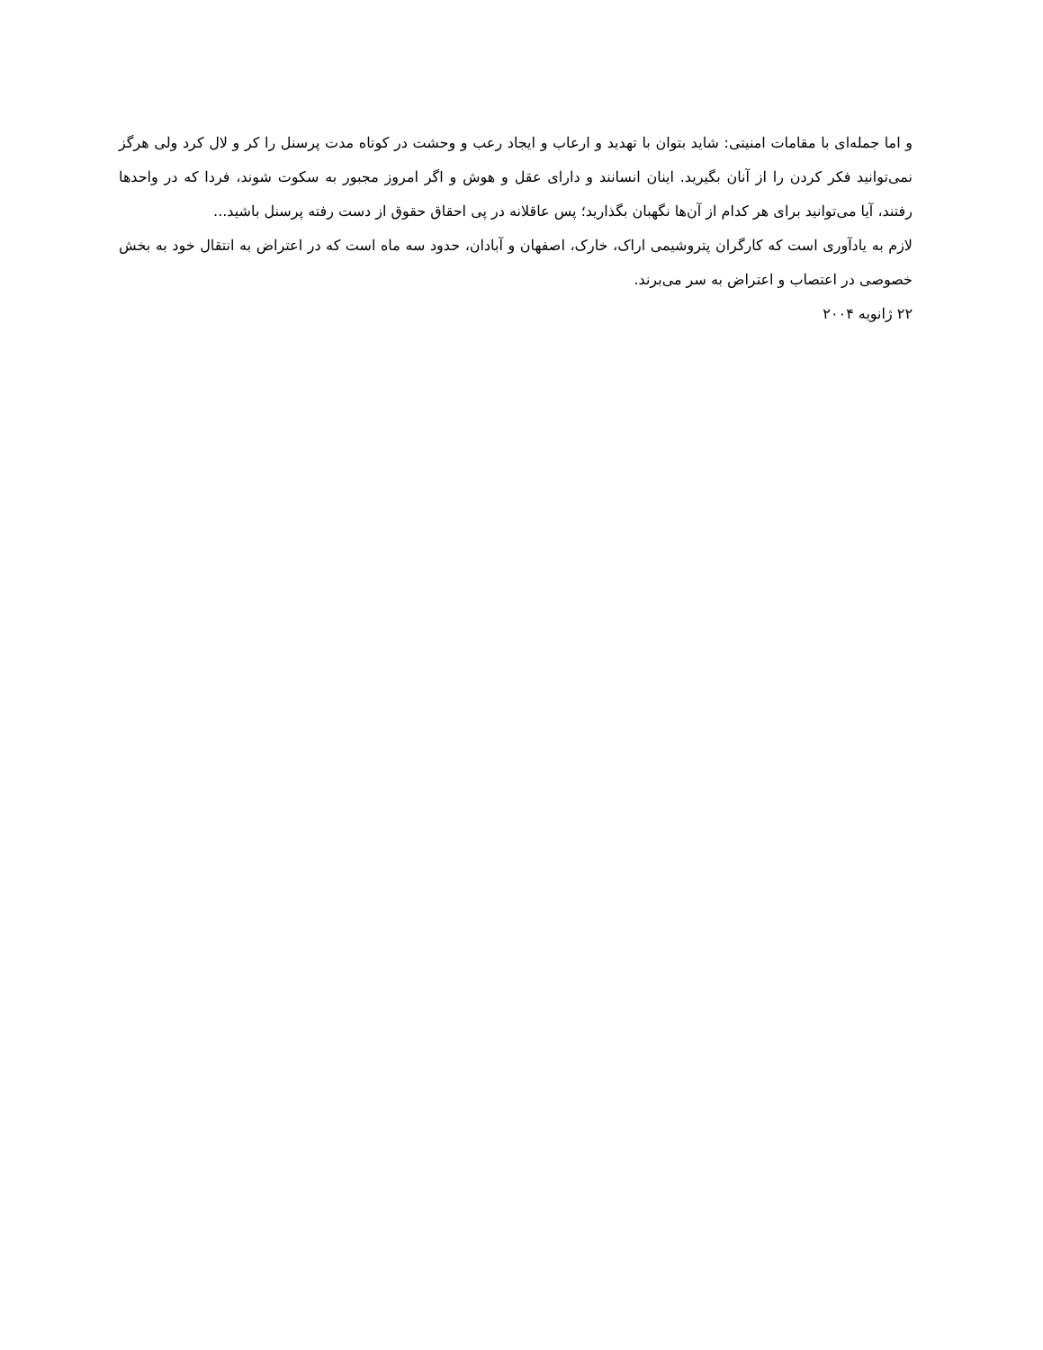و اما جمله‌ای با مقامات امنیتی: شاید بتوان با تهدید و ارعاب و ایجاد رعب و وحشت در کوتاه مدت پرسنل را کر و لال کرد ولی هرگز نمی‌توانید فکر کردن را از آنان بگیرید. اینان انسانند و دارای عقل و هوش و اگر امروز مجبور به سکوت شوند، فردا که در واحدها رفتند، آیا می‌توانید برای هر کدام از آن‌ها نگهبان بگذارید؛ پس عاقلانه در پی احقاق حقوق از دست رفته پرسنل باشید...
لازم به یادآوری است که کارگران پتروشیمی اراک، خارک، اصفهان و آبادان، حدود سه ماه است که در اعتراض به انتقال خود به بخش خصوصی در اعتصاب و اعتراض به سر می‌برند.
۲۲ ژانویه ۲۰۰۴